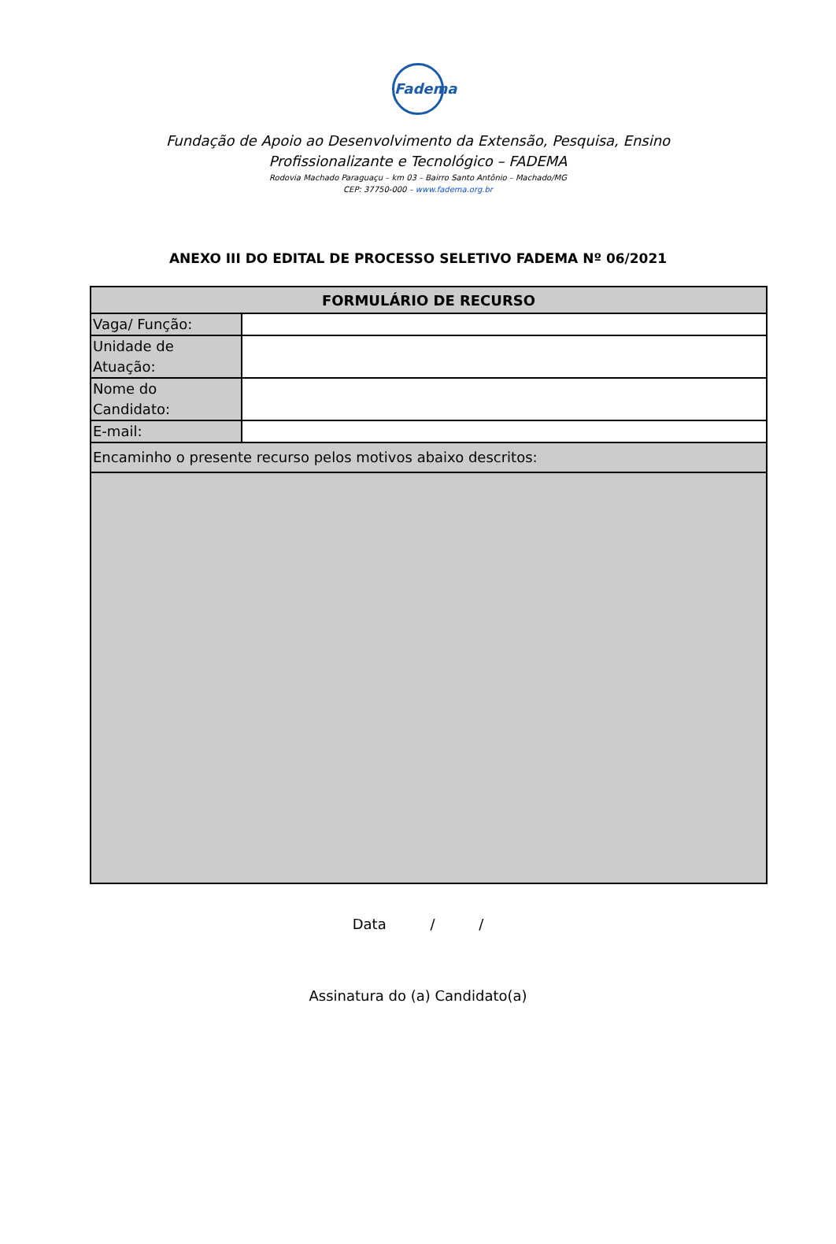Fadema
Fundação de Apoio ao Desenvolvimento da Extensão, Pesquisa, Ensino Profissionalizante e Tecnológico – FADEMA
Rodovia Machado Paraguaçu – km 03 – Bairro Santo Antônio – Machado/MG
CEP: 37750-000 – www.fadema.org.br
ANEXO III DO EDITAL DE PROCESSO SELETIVO FADEMA Nº 06/2021
| FORMULÁRIO DE RECURSO | |
| --- | --- |
| Vaga/ Função: | |
| Unidade de Atuação: | |
| Nome do Candidato: | |
| E-mail: | |
| Encaminho o presente recurso pelos motivos abaixo descritos: | |
Data / /
Assinatura do (a) Candidato(a)